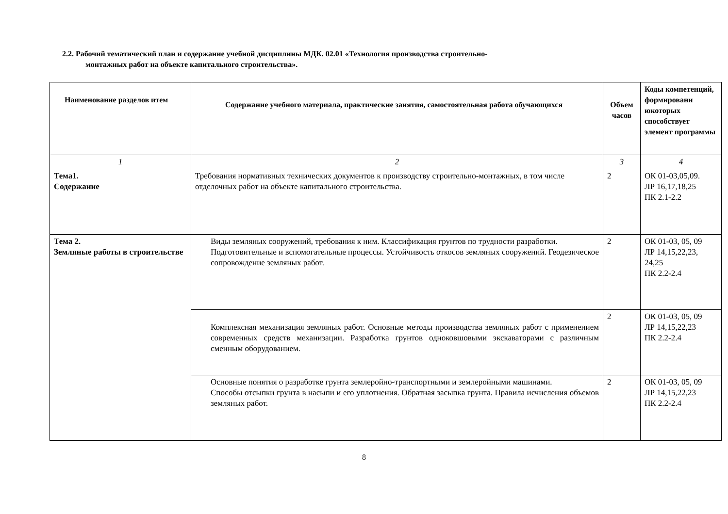2.2. Рабочий тематический план и содержание учебной дисциплины МДК. 02.01 «Технология производства строительно-
монтажных работ на объекте капитального строительства».
| Наименование разделов итем | Содержание учебного материала, практические занятия, самостоятельная работа обучающихся | Объем часов | Коды компетенций, формировани юкоторых способствует элемент программы |
| --- | --- | --- | --- |
| 1 | 2 | 3 | 4 |
| Тема1. Содержание | Требования нормативных технических документов к производству строительно-монтажных, в том числе отделочных работ на объекте капитального строительства. | 2 | ОК 01-03,05,09. ЛР 16,17,18,25 ПК 2.1-2.2 |
| Тема 2. Земляные работы в строительстве | Виды земляных сооружений, требования к ним. Классификация грунтов по трудности разработки. Подготовительные и вспомогательные процессы. Устойчивость откосов земляных сооружений. Геодезическое сопровождение земляных работ. | 2 | ОК 01-03, 05, 09 ЛР 14,15,22,23, 24,25 ПК 2.2-2.4 |
| | Комплексная механизация земляных работ. Основные методы производства земляных работ с применением современных средств механизации. Разработка грунтов одноковшовыми экскаваторами с различным сменным оборудованием. | 2 | ОК 01-03, 05, 09 ЛР 14,15,22,23 ПК 2.2-2.4 |
| | Основные понятия о разработке грунта землеройно-транспортными и землеройными машинами. Способы отсыпки грунта в насыпи и его уплотнения. Обратная засыпка грунта. Правила исчисления объемов земляных работ. | 2 | ОК 01-03, 05, 09 ЛР 14,15,22,23 ПК 2.2-2.4 |
8